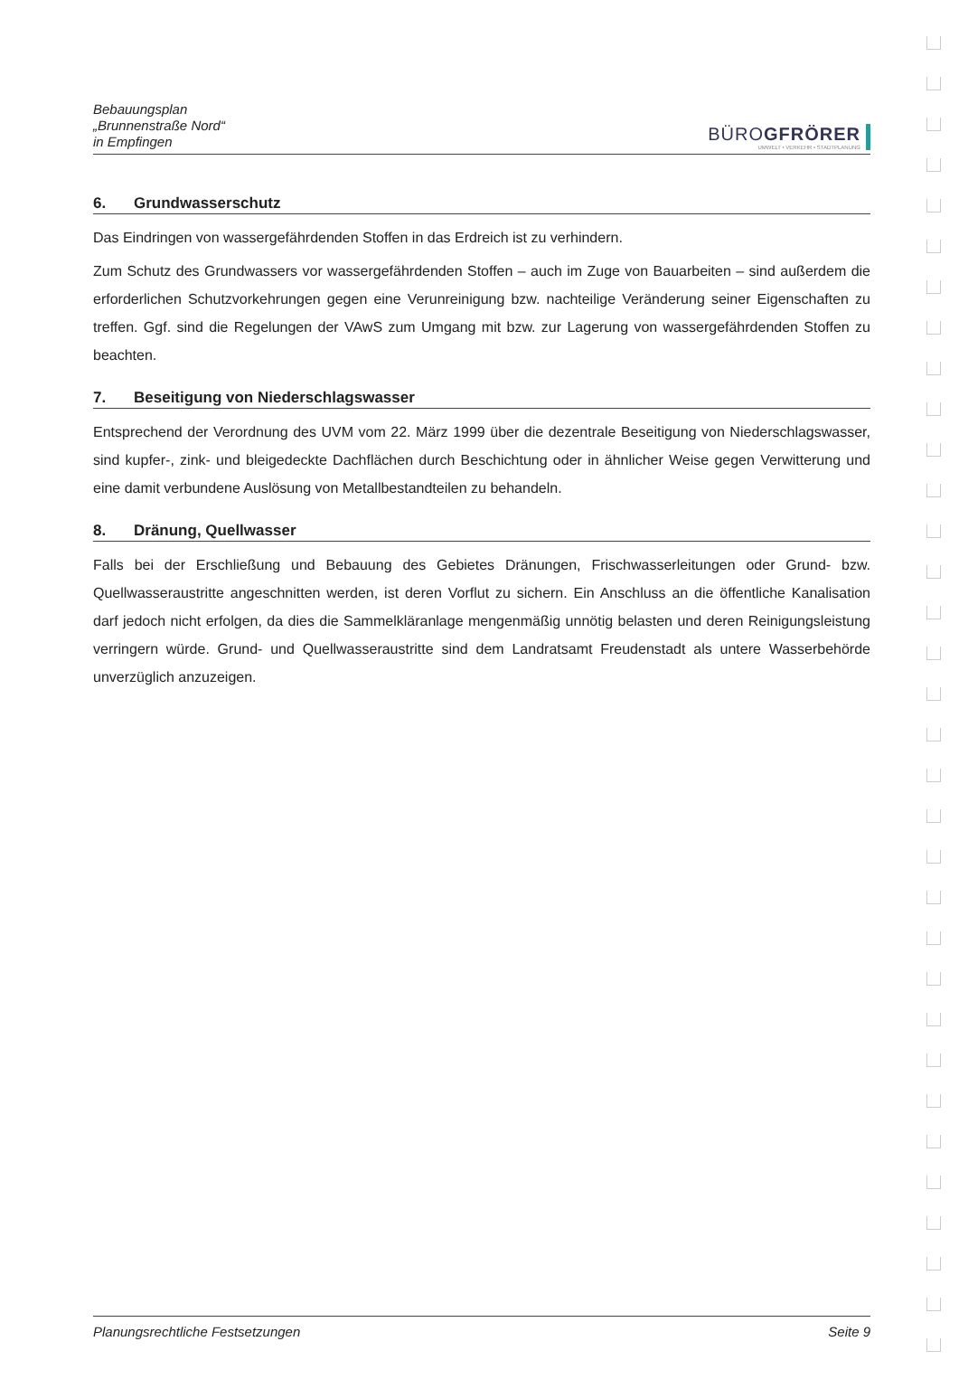Bebauungsplan
„Brunnenstraße Nord“
in Empfingen
BÜROGFRÖRER
UMWELT • VERKEHR • STADTPLANUNG
6. Grundwasserschutz
Das Eindringen von wassergefährdenden Stoffen in das Erdreich ist zu verhindern.
Zum Schutz des Grundwassers vor wassergefährdenden Stoffen – auch im Zuge von Bauarbeiten – sind außerdem die erforderlichen Schutzvorkehrungen gegen eine Verunreinigung bzw. nachteilige Veränderung seiner Eigenschaften zu treffen. Ggf. sind die Regelungen der VAwS zum Umgang mit bzw. zur Lagerung von wassergefährdenden Stoffen zu beachten.
7. Beseitigung von Niederschlagswasser
Entsprechend der Verordnung des UVM vom 22. März 1999 über die dezentrale Beseitigung von Niederschlagswasser, sind kupfer-, zink- und bleigedeckte Dachflächen durch Beschichtung oder in ähnlicher Weise gegen Verwitterung und eine damit verbundene Auslösung von Metallbestandteilen zu behandeln.
8. Dränung, Quellwasser
Falls bei der Erschließung und Bebauung des Gebietes Dränungen, Frischwasserleitungen oder Grund- bzw. Quellwasseraustritte angeschnitten werden, ist deren Vorflut zu sichern. Ein Anschluss an die öffentliche Kanalisation darf jedoch nicht erfolgen, da dies die Sammelkläranlage mengenmäßig unnötig belasten und deren Reinigungsleistung verringern würde. Grund- und Quellwasseraustritte sind dem Landratsamt Freudenstadt als untere Wasserbehörde unverzüglich anzuzeigen.
Planungsrechtliche Festsetzungen Seite 9